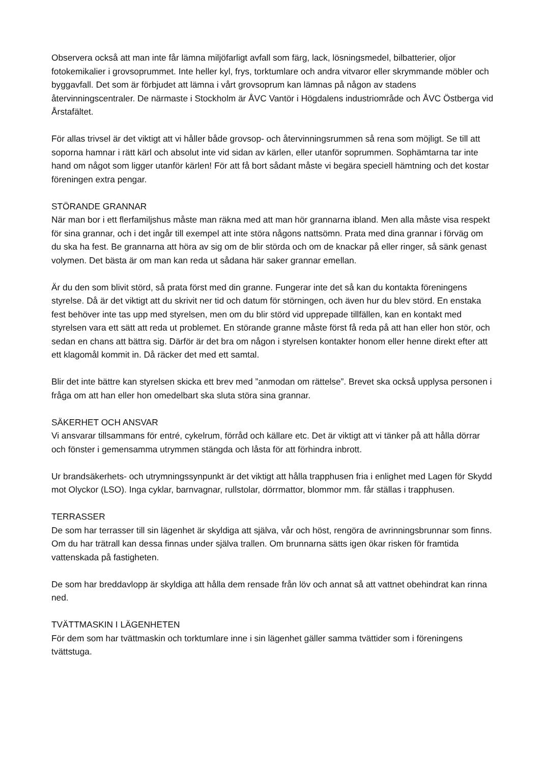Observera också att man inte får lämna miljöfarligt avfall som färg, lack, lösningsmedel, bilbatterier, oljor fotokemikalier i grovsoprummet. Inte heller kyl, frys, torktumlare och andra vitvaror eller skrymmande möbler och byggavfall. Det som är förbjudet att lämna i vårt grovsoprum kan lämnas på någon av stadens återvinningscentraler. De närmaste i Stockholm är ÅVC Vantör i Högdalens industriområde och ÅVC Östberga vid Årstafältet.
För allas trivsel är det viktigt att vi håller både grovsop- och återvinningsrummen så rena som möjligt. Se till att soporna hamnar i rätt kärl och absolut inte vid sidan av kärlen, eller utanför soprummen. Sophämtarna tar inte hand om något som ligger utanför kärlen! För att få bort sådant måste vi begära speciell hämtning och det kostar föreningen extra pengar.
STÖRANDE GRANNAR
När man bor i ett flerfamiljshus måste man räkna med att man hör grannarna ibland. Men alla måste visa respekt för sina grannar, och i det ingår till exempel att inte störa någons nattsömn. Prata med dina grannar i förväg om du ska ha fest. Be grannarna att höra av sig om de blir störda och om de knackar på eller ringer, så sänk genast volymen. Det bästa är om man kan reda ut sådana här saker grannar emellan.
Är du den som blivit störd, så prata först med din granne. Fungerar inte det så kan du kontakta föreningens styrelse. Då är det viktigt att du skrivit ner tid och datum för störningen, och även hur du blev störd. En enstaka fest behöver inte tas upp med styrelsen, men om du blir störd vid upprepade tillfällen, kan en kontakt med styrelsen vara ett sätt att reda ut problemet. En störande granne måste först få reda på att han eller hon stör, och sedan en chans att bättra sig. Därför är det bra om någon i styrelsen kontakter honom eller henne direkt efter att ett klagomål kommit in. Då räcker det med ett samtal.
Blir det inte bättre kan styrelsen skicka ett brev med ”anmodan om rättelse”. Brevet ska också upplysa personen i fråga om att han eller hon omedelbart ska sluta störa sina grannar.
SÄKERHET OCH ANSVAR
Vi ansvarar tillsammans för entré, cykelrum, förråd och källare etc. Det är viktigt att vi tänker på att hålla dörrar och fönster i gemensamma utrymmen stängda och låsta för att förhindra inbrott.
Ur brandsäkerhets- och utrymningssynpunkt är det viktigt att hålla trapphusen fria i enlighet med Lagen för Skydd mot Olyckor (LSO). Inga cyklar, barnvagnar, rullstolar, dörrmattor, blommor mm. får ställas i trapphusen.
TERRASSER
De som har terrasser till sin lägenhet är skyldiga att själva, vår och höst, rengöra de avrinningsbrunnar som finns. Om du har trätrall kan dessa finnas under själva trallen. Om brunnarna sätts igen ökar risken för framtida vattenskada på fastigheten.
De som har breddavlopp är skyldiga att hålla dem rensade från löv och annat så att vattnet obehindrat kan rinna ned.
TVÄTTMASKIN I LÄGENHETEN
För dem som har tvättmaskin och torktumlare inne i sin lägenhet gäller samma tvättider som i föreningens tvättstuga.